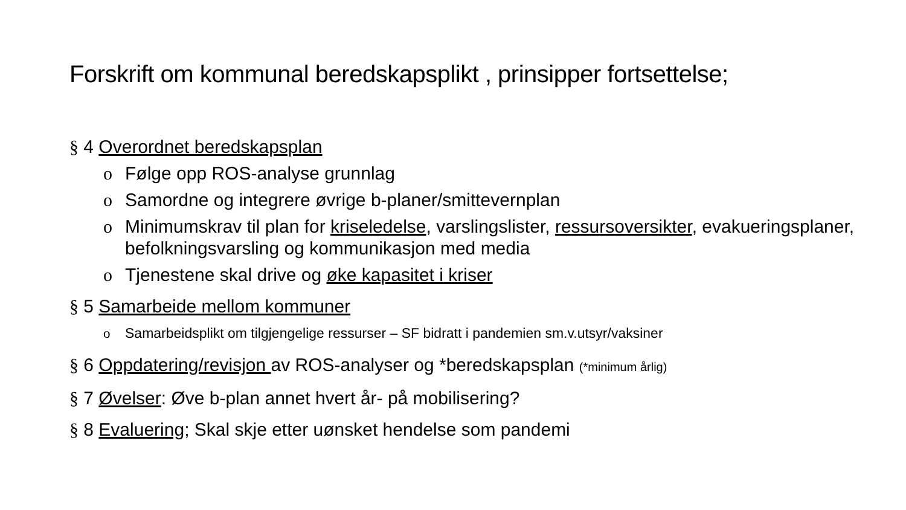Forskrift om kommunal beredskapsplikt , prinsipper fortsettelse;
§ 4 Overordnet beredskapsplan
o Følge opp ROS-analyse grunnlag
o Samordne og integrere øvrige b-planer/smittevernplan
o Minimumskrav til plan for kriseledelse, varslingslister, ressursoversikter, evakueringsplaner, befolkningsvarsling og kommunikasjon med media
o Tjenestene skal drive og øke kapasitet i kriser
§ 5 Samarbeide mellom kommuner
o Samarbeidsplikt om tilgjengelige ressurser – SF bidratt i pandemien sm.v.utsyr/vaksiner
§ 6 Oppdatering/revisjon av ROS-analyser og *beredskapsplan (*minimum årlig)
§ 7 Øvelser: Øve b-plan annet hvert år- på mobilisering?
§ 8 Evaluering; Skal skje etter uønsket hendelse som pandemi